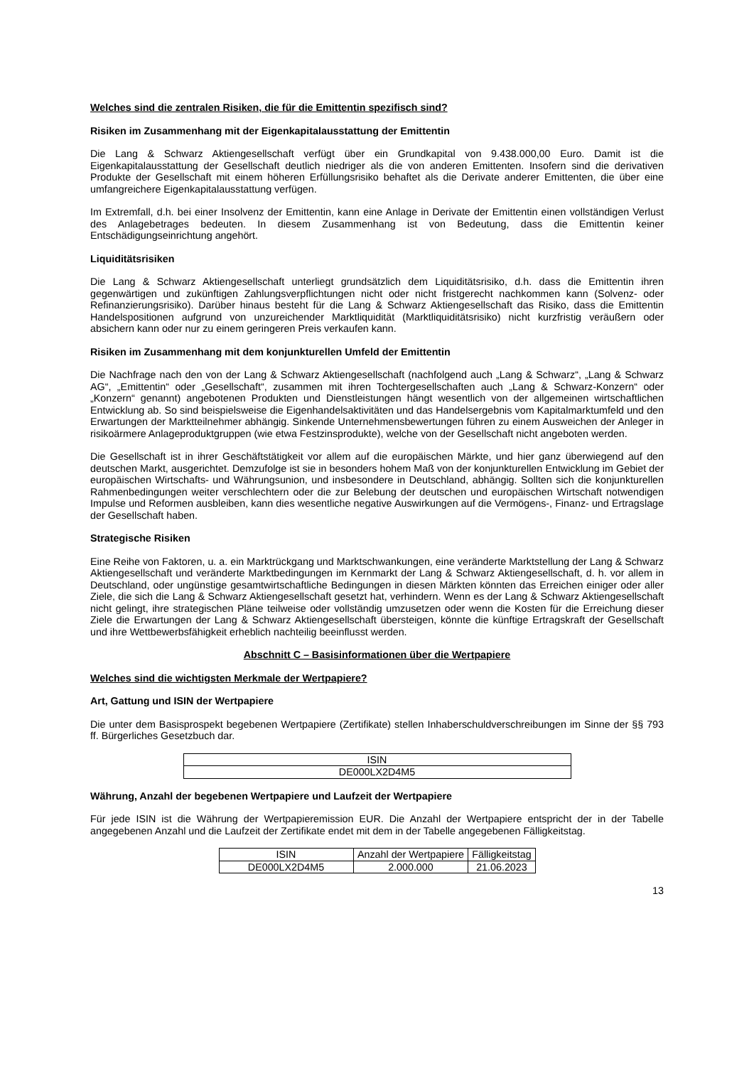Welches sind die zentralen Risiken, die für die Emittentin spezifisch sind?
Risiken im Zusammenhang mit der Eigenkapitalausstattung der Emittentin
Die Lang & Schwarz Aktiengesellschaft verfügt über ein Grundkapital von 9.438.000,00 Euro. Damit ist die Eigenkapitalausstattung der Gesellschaft deutlich niedriger als die von anderen Emittenten. Insofern sind die derivativen Produkte der Gesellschaft mit einem höheren Erfüllungsrisiko behaftet als die Derivate anderer Emittenten, die über eine umfangreichere Eigenkapitalausstattung verfügen.
Im Extremfall, d.h. bei einer Insolvenz der Emittentin, kann eine Anlage in Derivate der Emittentin einen vollständigen Verlust des Anlagebetrages bedeuten. In diesem Zusammenhang ist von Bedeutung, dass die Emittentin keiner Entschädigungseinrichtung angehört.
Liquiditätsrisiken
Die Lang & Schwarz Aktiengesellschaft unterliegt grundsätzlich dem Liquiditätsrisiko, d.h. dass die Emittentin ihren gegenwärtigen und zukünftigen Zahlungsverpflichtungen nicht oder nicht fristgerecht nachkommen kann (Solvenz- oder Refinanzierungsrisiko). Darüber hinaus besteht für die Lang & Schwarz Aktiengesellschaft das Risiko, dass die Emittentin Handelspositionen aufgrund von unzureichender Marktliquidität (Marktliquiditätsrisiko) nicht kurzfristig veräußern oder absichern kann oder nur zu einem geringeren Preis verkaufen kann.
Risiken im Zusammenhang mit dem konjunkturellen Umfeld der Emittentin
Die Nachfrage nach den von der Lang & Schwarz Aktiengesellschaft (nachfolgend auch „Lang & Schwarz“, „Lang & Schwarz AG“, „Emittentin“ oder „Gesellschaft“, zusammen mit ihren Tochtergesellschaften auch „Lang & Schwarz-Konzern“ oder „Konzern“ genannt) angebotenen Produkten und Dienstleistungen hängt wesentlich von der allgemeinen wirtschaftlichen Entwicklung ab. So sind beispielsweise die Eigenhandelsaktivitäten und das Handelsergebnis vom Kapitalmarktumfeld und den Erwartungen der Marktteilnehmer abhängig. Sinkende Unternehmensbewertungen führen zu einem Ausweichen der Anleger in risikoärmere Anlageproduktgruppen (wie etwa Festzinsprodukte), welche von der Gesellschaft nicht angeboten werden.
Die Gesellschaft ist in ihrer Geschäftstätigkeit vor allem auf die europäischen Märkte, und hier ganz überwiegend auf den deutschen Markt, ausgerichtet. Demzufolge ist sie in besonders hohem Maß von der konjunkturellen Entwicklung im Gebiet der europäischen Wirtschafts- und Währungsunion, und insbesondere in Deutschland, abhängig. Sollten sich die konjunkturellen Rahmenbedingungen weiter verschlechtern oder die zur Belebung der deutschen und europäischen Wirtschaft notwendigen Impulse und Reformen ausbleiben, kann dies wesentliche negative Auswirkungen auf die Vermögens-, Finanz- und Ertragslage der Gesellschaft haben.
Strategische Risiken
Eine Reihe von Faktoren, u. a. ein Marktrückgang und Marktschwankungen, eine veränderte Marktstellung der Lang & Schwarz Aktiengesellschaft und veränderte Marktbedingungen im Kernmarkt der Lang & Schwarz Aktiengesellschaft, d. h. vor allem in Deutschland, oder ungünstige gesamtwirtschaftliche Bedingungen in diesen Märkten könnten das Erreichen einiger oder aller Ziele, die sich die Lang & Schwarz Aktiengesellschaft gesetzt hat, verhindern. Wenn es der Lang & Schwarz Aktiengesellschaft nicht gelingt, ihre strategischen Pläne teilweise oder vollständig umzusetzen oder wenn die Kosten für die Erreichung dieser Ziele die Erwartungen der Lang & Schwarz Aktiengesellschaft übersteigen, könnte die künftige Ertragskraft der Gesellschaft und ihre Wettbewerbsfähigkeit erheblich nachteilig beeinflusst werden.
Abschnitt C – Basisinformationen über die Wertpapiere
Welches sind die wichtigsten Merkmale der Wertpapiere?
Art, Gattung und ISIN der Wertpapiere
Die unter dem Basisprospekt begebenen Wertpapiere (Zertifikate) stellen Inhaberschuldverschreibungen im Sinne der §§ 793 ff. Bürgerliches Gesetzbuch dar.
| ISIN |
| --- |
| DE000LX2D4M5 |
Währung, Anzahl der begebenen Wertpapiere und Laufzeit der Wertpapiere
Für jede ISIN ist die Währung der Wertpapieremission EUR. Die Anzahl der Wertpapiere entspricht der in der Tabelle angegebenen Anzahl und die Laufzeit der Zertifikate endet mit dem in der Tabelle angegebenen Fälligkeitstag.
| ISIN | Anzahl der Wertpapiere | Fälligkeitstag |
| --- | --- | --- |
| DE000LX2D4M5 | 2.000.000 | 21.06.2023 |
13